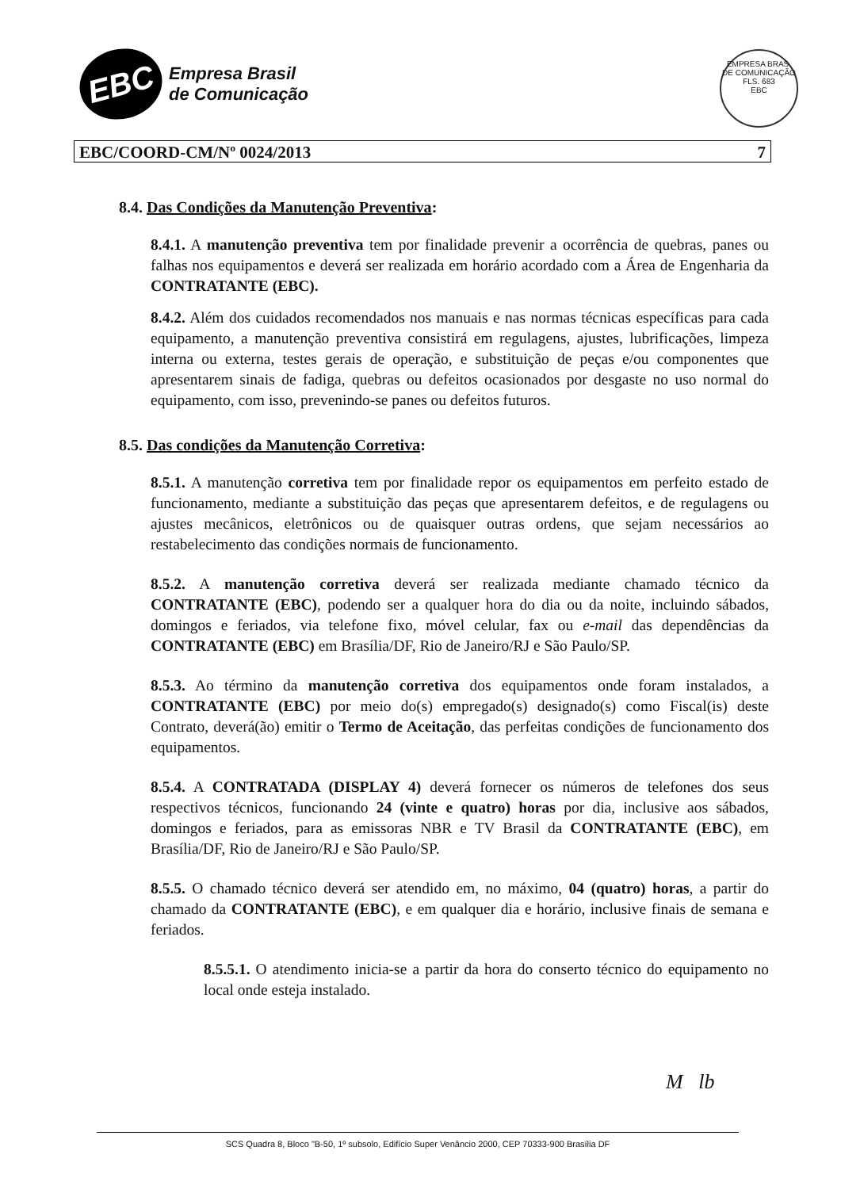EBC
Empresa Brasil
de Comunicação
EMPRESA BRAS. DE COMUNICAÇÃO
FLS. 683
EBC
EBC/COORD-CM/Nº 0024/2013 7
8.4. Das Condições da Manutenção Preventiva:
8.4.1. A manutenção preventiva tem por finalidade prevenir a ocorrência de quebras, panes ou falhas nos equipamentos e deverá ser realizada em horário acordado com a Área de Engenharia da CONTRATANTE (EBC).
8.4.2. Além dos cuidados recomendados nos manuais e nas normas técnicas específicas para cada equipamento, a manutenção preventiva consistirá em regulagens, ajustes, lubrificações, limpeza interna ou externa, testes gerais de operação, e substituição de peças e/ou componentes que apresentarem sinais de fadiga, quebras ou defeitos ocasionados por desgaste no uso normal do equipamento, com isso, prevenindo-se panes ou defeitos futuros.
8.5. Das condições da Manutenção Corretiva:
8.5.1. A manutenção corretiva tem por finalidade repor os equipamentos em perfeito estado de funcionamento, mediante a substituição das peças que apresentarem defeitos, e de regulagens ou ajustes mecânicos, eletrônicos ou de quaisquer outras ordens, que sejam necessários ao restabelecimento das condições normais de funcionamento.
8.5.2. A manutenção corretiva deverá ser realizada mediante chamado técnico da CONTRATANTE (EBC), podendo ser a qualquer hora do dia ou da noite, incluindo sábados, domingos e feriados, via telefone fixo, móvel celular, fax ou e-mail das dependências da CONTRATANTE (EBC) em Brasília/DF, Rio de Janeiro/RJ e São Paulo/SP.
8.5.3. Ao término da manutenção corretiva dos equipamentos onde foram instalados, a CONTRATANTE (EBC) por meio do(s) empregado(s) designado(s) como Fiscal(is) deste Contrato, deverá(ão) emitir o Termo de Aceitação, das perfeitas condições de funcionamento dos equipamentos.
8.5.4. A CONTRATADA (DISPLAY 4) deverá fornecer os números de telefones dos seus respectivos técnicos, funcionando 24 (vinte e quatro) horas por dia, inclusive aos sábados, domingos e feriados, para as emissoras NBR e TV Brasil da CONTRATANTE (EBC), em Brasília/DF, Rio de Janeiro/RJ e São Paulo/SP.
8.5.5. O chamado técnico deverá ser atendido em, no máximo, 04 (quatro) horas, a partir do chamado da CONTRATANTE (EBC), e em qualquer dia e horário, inclusive finais de semana e feriados.
8.5.5.1. O atendimento inicia-se a partir da hora do conserto técnico do equipamento no local onde esteja instalado.
M lb
SCS Quadra 8, Bloco "B-50, 1º subsolo, Edifício Super Venâncio 2000, CEP 70333-900 Brasília DF